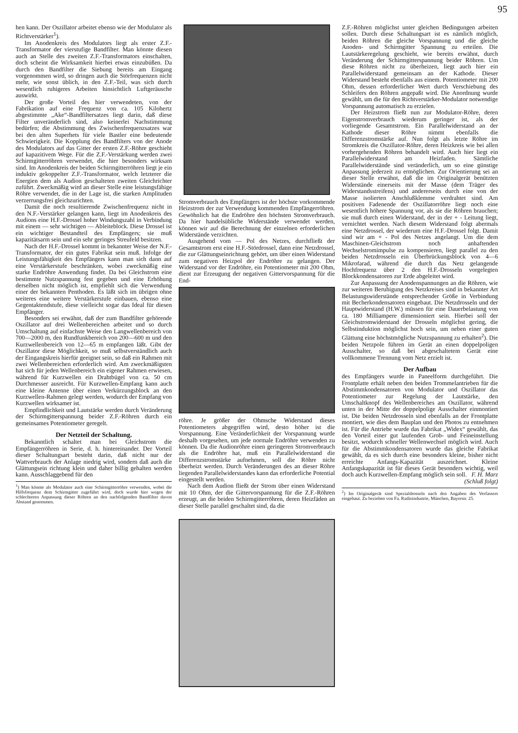95
hen kann. Der Oszillator arbeitet ebenso wie der Modulator als Richtverstärker<sup>1</sup>).
Im Anodenkreis des Modulators liegt als erster Z.F.-Transformator der vierstufige Bandfilter. Man könnte diesen auch an Stelle des zweiten Z.F.-Transformators einschalten, doch scheint die Wirksamkeit hierbei etwas einzubüßen. Da durch den Bandfilter die Siebung bereits am Eingang vorgenommen wird, so dringen auch die Störfrequenzen nicht mehr, wie sonst üblich, in den Z.F.-Teil, was sich durch wesentlich ruhigeres Arbeiten hinsichtlich Luftgeräusche auswirkt.
Der große Vorteil des hier verwendeten, von der Fabrikation auf eine Frequenz von ca. 105 Kilohertz abgestimmte „Ake“-Bandfiltersatzes liegt darin, daß diese Filter unveränderlich sind, also keinerlei Nachstimmung bedürfen; die Abstimmung des Zwischenfrequenzsatzes war bei den alten Superhets für viele Bastler eine bedeutende Schwierigkeit. Die Kopplung des Bandfilters von der Anode des Modulators auf das Gitter der ersten Z.F.-Röhre geschieht auf kapazitivem Wege. Für die Z.F.-Verstärkung werden zwei Schirmgitterröhren verwendet, die hier besonders wirksam sind. Im Anodenkreis der beiden Schirmgitterröhren liegt je ein induktiv gekoppelter Z.F.-Transformator, welch letzterer die Energien dem als Audion geschalteten zweiten Gleichrichter zuführt. Zweckmäßig wird an dieser Stelle eine leistungsfähige Röhre verwendet, die in der Lage ist, die starken Amplituden verzerrungsfrei gleichzurichten.
Damit die noch resultierende Zwischenfrequenz nicht in den N.F.-Verstärker gelangen kann, liegt im Anodenkreis des Audions eine H.F.-Drossel hoher Windungszahl in Verbindung mit einem — sehr wichtigen — Ableiteblock. Diese Drossel ist ein wichtiger Bestandteil des Empfängers; sie muß kapazitätsarm sein und ein sehr geringes Streufeld besitzen.
Nach der H.F.-Drossel kommt in bekannter Weise der N.F.-Transformator, der ein gutes Fabrikat sein muß. Infolge der Leistungsfähigkeit des Empfängers kann man sich dann auf eine Verstärkerstufe beschränken, wobei zweckmäßig eine starke Endröhre Anwendung findet. Da bei Gleichstrom eine bestimmte Nutzspannung fest gegeben und eine Erhöhung derselben nicht möglich ist, empfiehlt sich die Verwendung einer der bekannten Penthoden. Es läßt sich im übrigen ohne weiteres eine weitere Verstärkerstufe einbauen, ebenso eine Gegentaktendstufe, diese vielleicht sogar das Ideal für diesen Empfänger.
Besonders sei erwähnt, daß der zum Bandfilter gehörende Oszillator auf drei Wellenbereichen arbeitet und so durch Umschaltung auf einfachste Weise den Langwellenbereich von 700—2000 m, den Rundfunkbereich von 200—600 m und den Kurzwellenbereich von 12—65 m empfangen läßt. Gibt der Oszillator diese Möglichkeit, so muß selbstverständlich auch der Eingangskreis hierfür geeignet sein, so daß ein Rahmen mit zwei Wellenbereichen erforderlich wird. Am zweckmäßigsten hat sich für jeden Wellenbereich ein eigener Rahmen erwiesen, während für Kurzwellen ein Drahtbügel von ca. 50 cm Durchmesser ausreicht. Für Kurzwellen-Empfang kann auch eine kleine Antenne über einen Verkürzungsblock an den Kurzwellen-Rahmen gelegt werden, wodurch der Empfang von Kurzwellen wirksamer ist.
Empfindlichkeit und Lautstärke werden durch Veränderung der Schirmgitterspannung beider Z.F.-Röhren durch ein gemeinsames Potentiometer geregelt.
Der Netzteil der Schaltung.
Bekanntlich schaltet man bei Gleichstrom die Empfängerröhren in Serie, d. h. hintereinander. Der Vorteil dieser Schaltungsart besteht darin, daß nicht nur der Wattverbrauch der Anlage niedrig wird, sondern daß auch die Glättungsein richtung klein und daher billig gehalten werden kann. Ausschlaggebend für den
<sup>1</sup>) Man könnte als Modulator auch eine Schirmgitterröhre verwenden, wobei die Hilfsfrequenz dem Schirmgitter zugeführt wird, doch wurde hier wegen der schlechteren Anpassung dieser Röhren an den nachfolgenden Bandfilter davon Abstand genommen.
Stromverbrauch des Empfängers ist der höchste vorkommende Heizstrom der zur Verwendung kommenden Empfängerröhren. Gewöhnlich hat die Endröhre den höchsten Stromverbrauch. Da hier handelsübliche Widerstände verwendet werden, können wir auf die Berechnung der einzelnen erforderlichen Widerstände verzichten.
Ausgehend vom — Pol des Netzes, durchfließt der Gesamtstrom erst eine H.F.-Stördrossel, dann eine Netzdrossel, die zur Glättungseinrichtung gehört, um über einen Widerstand zum negativen Heizpol der Endröhre zu gelangen. Der Widerstand vor der Endröhre, ein Potentiometer mit 200 Ohm, dient zur Erzeugung der negativen Gittervorspannung für die End-
röhre. Je größer der Ohmsche Widerstand dieses Potentiometers abgegriffen wird, desto höher ist die Vorspannung. Eine Veränderlichkeit der Vorspannung wurde deshalb vorgesehen, um jede normale Endröhre verwenden zu können. Da die Audionröhre einen geringeren Stromverbrauch als die Endröhre hat, muß ein Parallelwiderstand die Differenzstromstärke aufnehmen, soll die Röhre nicht überheizt werden. Durch Veränderungen des an dieser Röhre liegenden Parallelwiderstandes kann das erforderliche Potential eingestellt werden.
Nach dem Audion fließt der Strom über einen Widerstand mit 10 Ohm, der die Gittervorspannung für die Z.F.-Röhren erzeugt, an die beiden Schirmgitterröhren, deren Heizfäden an dieser Stelle parallel geschaltet sind, da die
Z.F.-Röhren möglichst unter gleichen Bedingungen arbeiten sollen. Durch diese Schaltungsart ist es nämlich möglich, beiden Röhren die gleiche Vorspannung und die gleiche Anoden- und Schirmgitter Spannung zu erteilen. Die Lautstärkeregelung geschieht, wie bereits erwähnt, durch Veränderung der Schirmgitterspannung beider Röhren. Um diese Röhren nicht zu überheizen, liegt auch hier ein Parallelwiderstand gemeinsam an der Kathode. Dieser Widerstand besteht ebenfalls aus einem. Potentiometer mit 200 Ohm, dessen erforderlicher Wert durch Verschiebung des Schleifers den Röhren angepaßt wird. Die Anordnung wurde gewählt, um die für den Richtverstärker-Modulator notwendige Vorspannung automatisch zu erzielen.
Der Heizstrom fließt nun zur Modulator-Röhre, deren Eigenstromverbrauch wiederum geringer ist, als der vorliegende Gesamtstrom. Ein Parallelwiderstand an der Kathode dieser Röhre nimmt ebenfalls die Differenzstromstärke auf. Nun folgt als letzte Röhre im Stromkreis die Oszillator-Röhre, deren Heizkreis wie bei allen vorhergehenden Röhren behandelt wird. Auch hier liegt ein Parallelwiderstand am Heizfaden. Sämtliche Parallelwiderstände sind veränderlich, um so eine günstige Anpassung jederzeit zu ermöglichen. Zur Orientierung sei an dieser Stelle erwähnt, daß die im Originalgerät benützten Widerstände einerseits mit der Masse (dem Träger des Widerstandsstreifens) und andererseits durch eine von der Masse isolierten Anschlußklemme verdrahtet sind. Am positiven Fadenende der Oszillatorröhre liegt noch eine wesentlich höhere Spannung vor, als sie die Röhren brauchen; sie muß durch einen Widerstand, der in der + - Leitung liegt, vernichtet werden. Nach diesem Widerstand folgt abermals eine Netzdrossel, der wiederum eine H.F.-Drossel folgt. Damit sind wir am + - Pol des Netzes angelangt. Um die dem Maschinen-Gleichstrom noch anhaftenden Wechselstromimpulse zu kompensieren, liegt parallel zu den beiden Netzdrosseln ein Überbrückungsblock von 4—6 Mikrofarad, während die durch das Netz gelangende Hochfrequenz über 2 den H.F.-Drosseln vorgelegten Blockkondensatoren zur Erde abgeleitet wird.
Zur Anpassung der Anodenspannungen an die Röhren, wie zur weiteren Beruhigung des Netzkreises sind in bekannter Art Belastungswiderstände entsprechender Größe in Verbindung mit Becherkondensatoren eingebaut. Die Netzdrosseln und der Hauptwiderstand (H.W.) müssen für eine Dauerbelastung von ca. 180 Milliampere dimensioniert sein. Hierbei soll der Gleichstromwiderstand der Drosseln möglichst gering, die Selbstinduktion möglichst hoch sein, um neben einer guten Glättung eine höchstmögliche Nutzspannung zu erhalten<sup>2</sup>). Die beiden Netzpole führen im Gerät an einen doppelpoligen Ausschalter, so daß bei abgeschaltetem Gerät eine vollkommene Trennung vom Netz erzielt ist.
Der Aufbau
des Empfängers wurde in Paneelform durchgeführt. Die Frontplatte erhält neben den beiden Trommelantrieben für die Abstimmkondensatoren von Modulator und Oszillator das Potentiometer zur Regelung der Lautstärke, den Umschaltknopf des Wellenbereiches am Oszillator, während unten in der Mitte der doppelpolige Ausschalter einmontiert ist. Die beiden Netzdrosseln sind ebenfalls an der Frontplatte montiert, wie dies dem Bauplan und den Photos zu entnehmen ist. Für die Antriebe wurde das Fabrikat „Widex“ gewählt, das den Vorteil einer gut laufenden Grob- und Feineinstellung besitzt, wodurch schneller Wellenwechsel möglich wird. Auch für die Abstimmkondensatoren wurde das gleiche Fabrikat gewählt, da es sich durch eine besonders kleine, bisher nicht erreichte Anfangs-Kapazität auszeichnet. Kleine Anfangskapazität ist für dieses Gerät besonders wichtig, weil doch auch Kurzwellen-Empfang möglich sein soll. F. H. Marz
(Schluß folgt)
<sup>2</sup>) Im Originalgerät sind Spezialdrosseln nach den Angaben des Verfassers eingebaut. Zu beziehen von Fa. Radioindustrie, München, Bayerstr. 25.